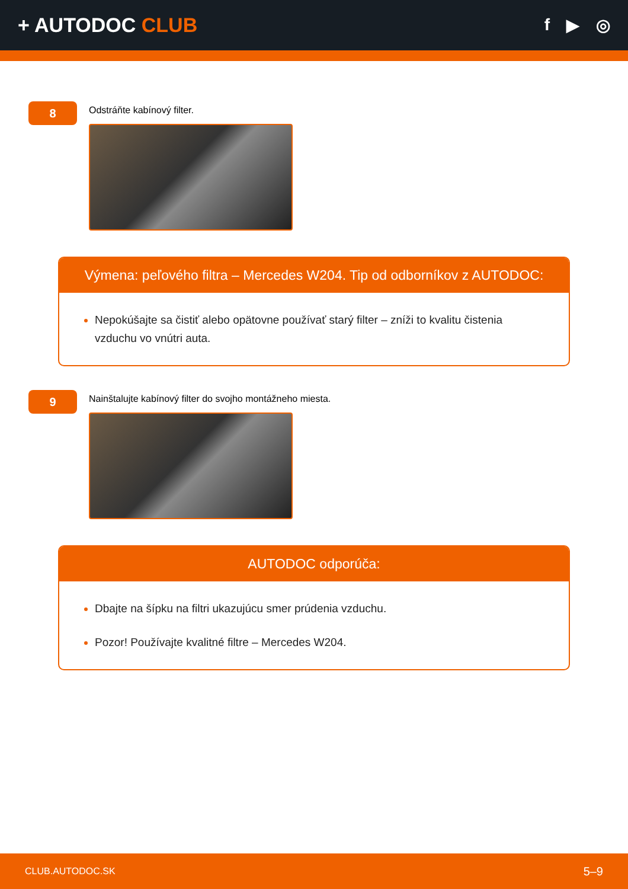+ AUTODOC CLUB
f ▶ ◎
8
Odstráňte kabínový filter.
Výmena: peľového filtra – Mercedes W204. Tip od odborníkov z AUTODOC:
Nepokúšajte sa čistiť alebo opätovne používať starý filter – zníži to kvalitu čistenia vzduchu vo vnútri auta.
9
Nainštalujte kabínový filter do svojho montážneho miesta.
AUTODOC odporúča:
Dbajte na šípku na filtri ukazujúcu smer prúdenia vzduchu.
Pozor! Používajte kvalitné filtre – Mercedes W204.
CLUB.AUTODOC.SK 5–9